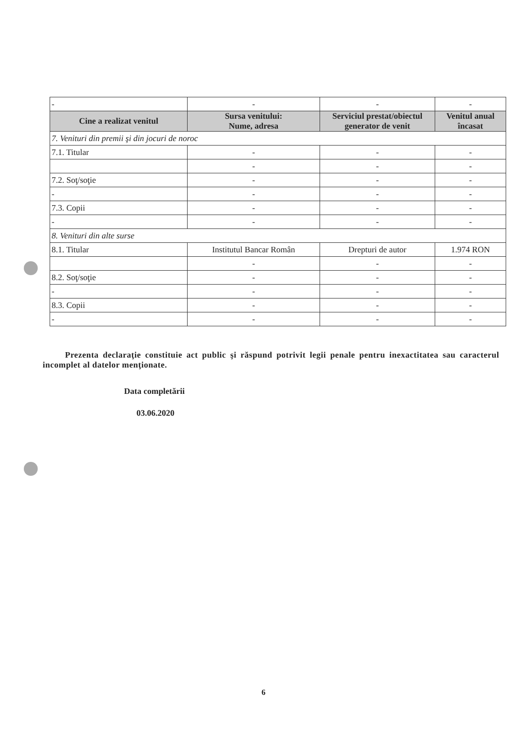| - | - | - | - |
| Cine a realizat venitul | Sursa venitului: Nume, adresa | Serviciul prestat/obiectul generator de venit | Venitul anual încasat |
| 7. Venituri din premii şi din jocuri de noroc | | | |
| 7.1. Titular | - | - | - |
| | - | - | - |
| 7.2. Soţ/soţie | - | - | - |
| - | - | - | - |
| 7.3. Copii | - | - | - |
| - | - | - | - |
| 8. Venituri din alte surse | | | |
| 8.1. Titular | Institutul Bancar Român | Drepturi de autor | 1.974 RON |
| | - | - | - |
| 8.2. Soţ/soţie | - | - | - |
| - | - | - | - |
| 8.3. Copii | - | - | - |
| - | - | - | - |
Prezenta declaraţie constituie act public şi răspund potrivit legii penale pentru inexactitatea sau caracterul incomplet al datelor menţionate.
Data completării
03.06.2020
6